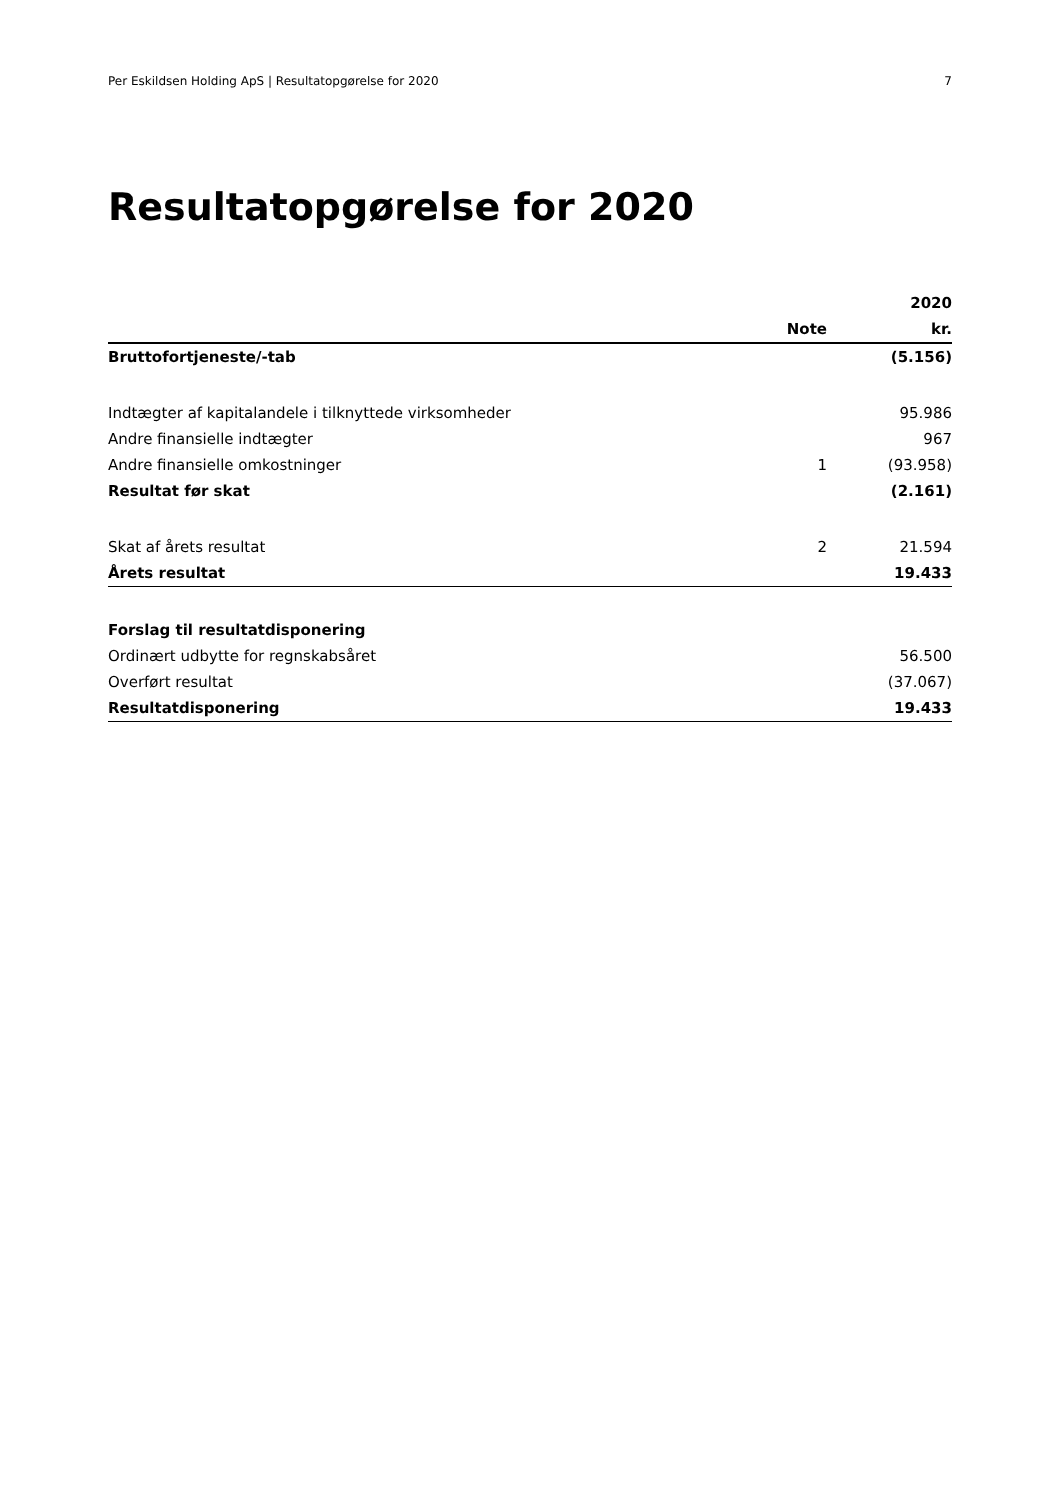Per Eskildsen Holding ApS | Resultatopgørelse for 2020 7
Resultatopgørelse for 2020
| | | 2020 |
| --- | --- | --- |
| | Note | kr. |
| Bruttofortjeneste/-tab | | (5.156) |
| Indtægter af kapitalandele i tilknyttede virksomheder | | 95.986 |
| Andre finansielle indtægter | | 967 |
| Andre finansielle omkostninger | 1 | (93.958) |
| Resultat før skat | | (2.161) |
| Skat af årets resultat | 2 | 21.594 |
| Årets resultat | | 19.433 |
| Forslag til resultatdisponering | | |
| Ordinært udbytte for regnskabsåret | | 56.500 |
| Overført resultat | | (37.067) |
| Resultatdisponering | | 19.433 |